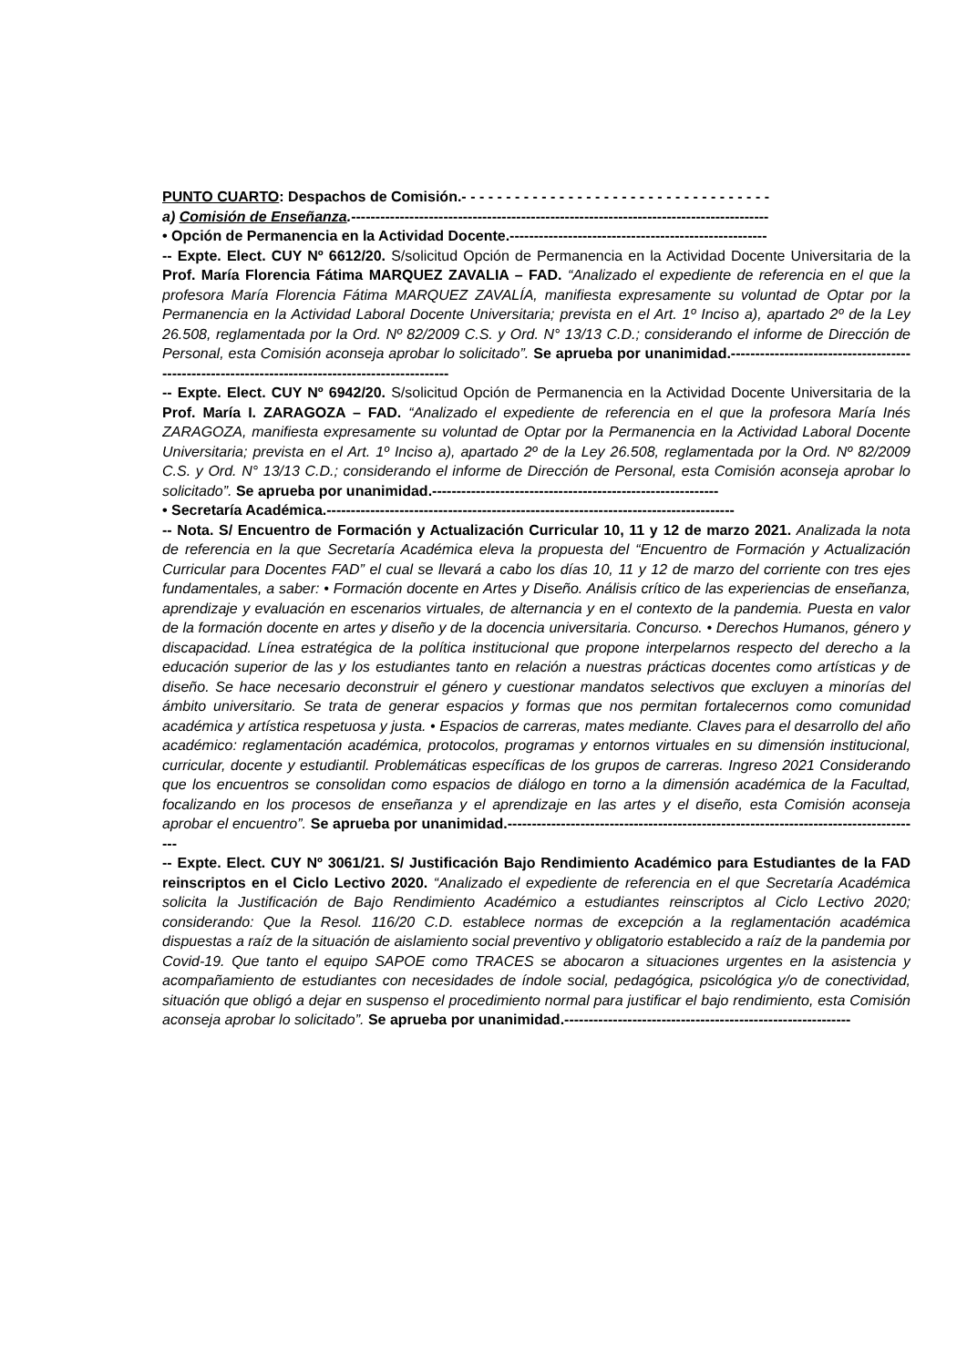PUNTO CUARTO: Despachos de Comisión.- - - - - - - - - - - - - - - - - - - - - - - - - - - - - - - - - - -
a) Comisión de Enseñanza.--------------------------------------------------------------------------------------
• Opción de Permanencia en la Actividad Docente.-----------------------------------------------------
-- Expte. Elect. CUY Nº 6612/20. S/solicitud Opción de Permanencia en la Actividad Docente Universitaria de la Prof. María Florencia Fátima MARQUEZ ZAVALIA – FAD. “Analizado el expediente de referencia en el que la profesora María Florencia Fátima MARQUEZ ZAVALÍA, manifiesta expresamente su voluntad de Optar por la Permanencia en la Actividad Laboral Docente Universitaria; prevista en el Art. 1º Inciso a), apartado 2º de la Ley 26.508, reglamentada por la Ord. Nº 82/2009 C.S. y Ord. N° 13/13 C.D.; considerando el informe de Dirección de Personal, esta Comisión aconseja aprobar lo solicitado”. Se aprueba por unanimidad.------------------------------------------------------------------------------------------------
-- Expte. Elect. CUY Nº 6942/20. S/solicitud Opción de Permanencia en la Actividad Docente Universitaria de la Prof. María I. ZARAGOZA – FAD. “Analizado el expediente de referencia en el que la profesora María Inés ZARAGOZA, manifiesta expresamente su voluntad de Optar por la Permanencia en la Actividad Laboral Docente Universitaria; prevista en el Art. 1º Inciso a), apartado 2º de la Ley 26.508, reglamentada por la Ord. Nº 82/2009 C.S. y Ord. N° 13/13 C.D.; considerando el informe de Dirección de Personal, esta Comisión aconseja aprobar lo solicitado”. Se aprueba por unanimidad.-----------------------------------------------------------
• Secretaría Académica.------------------------------------------------------------------------------------
-- Nota. S/ Encuentro de Formación y Actualización Curricular 10, 11 y 12 de marzo 2021. Analizada la nota de referencia en la que Secretaría Académica eleva la propuesta del “Encuentro de Formación y Actualización Curricular para Docentes FAD” el cual se llevará a cabo los días 10, 11 y 12 de marzo del corriente con tres ejes fundamentales, a saber: • Formación docente en Artes y Diseño. Análisis crítico de las experiencias de enseñanza, aprendizaje y evaluación en escenarios virtuales, de alternancia y en el contexto de la pandemia. Puesta en valor de la formación docente en artes y diseño y de la docencia universitaria. Concurso. • Derechos Humanos, género y discapacidad. Línea estratégica de la política institucional que propone interpelarnos respecto del derecho a la educación superior de las y los estudiantes tanto en relación a nuestras prácticas docentes como artísticas y de diseño. Se hace necesario deconstruir el género y cuestionar mandatos selectivos que excluyen a minorías del ámbito universitario. Se trata de generar espacios y formas que nos permitan fortalecernos como comunidad académica y artística respetuosa y justa. • Espacios de carreras, mates mediante. Claves para el desarrollo del año académico: reglamentación académica, protocolos, programas y entornos virtuales en su dimensión institucional, curricular, docente y estudiantil. Problemáticas específicas de los grupos de carreras. Ingreso 2021 Considerando que los encuentros se consolidan como espacios de diálogo en torno a la dimensión académica de la Facultad, focalizando en los procesos de enseñanza y el aprendizaje en las artes y el diseño, esta Comisión aconseja aprobar el encuentro”. Se aprueba por unanimidad.--------------------------------------------------------------------------------------
-- Expte. Elect. CUY Nº 3061/21. S/ Justificación Bajo Rendimiento Académico para Estudiantes de la FAD reinscriptos en el Ciclo Lectivo 2020. “Analizado el expediente de referencia en el que Secretaría Académica solicita la Justificación de Bajo Rendimiento Académico a estudiantes reinscriptos al Ciclo Lectivo 2020; considerando: Que la Resol. 116/20 C.D. establece normas de excepción a la reglamentación académica dispuestas a raíz de la situación de aislamiento social preventivo y obligatorio establecido a raíz de la pandemia por Covid-19. Que tanto el equipo SAPOE como TRACES se abocaron a situaciones urgentes en la asistencia y acompañamiento de estudiantes con necesidades de índole social, pedagógica, psicológica y/o de conectividad, situación que obligó a dejar en suspenso el procedimiento normal para justificar el bajo rendimiento, esta Comisión aconseja aprobar lo solicitado”. Se aprueba por unanimidad.-----------------------------------------------------------